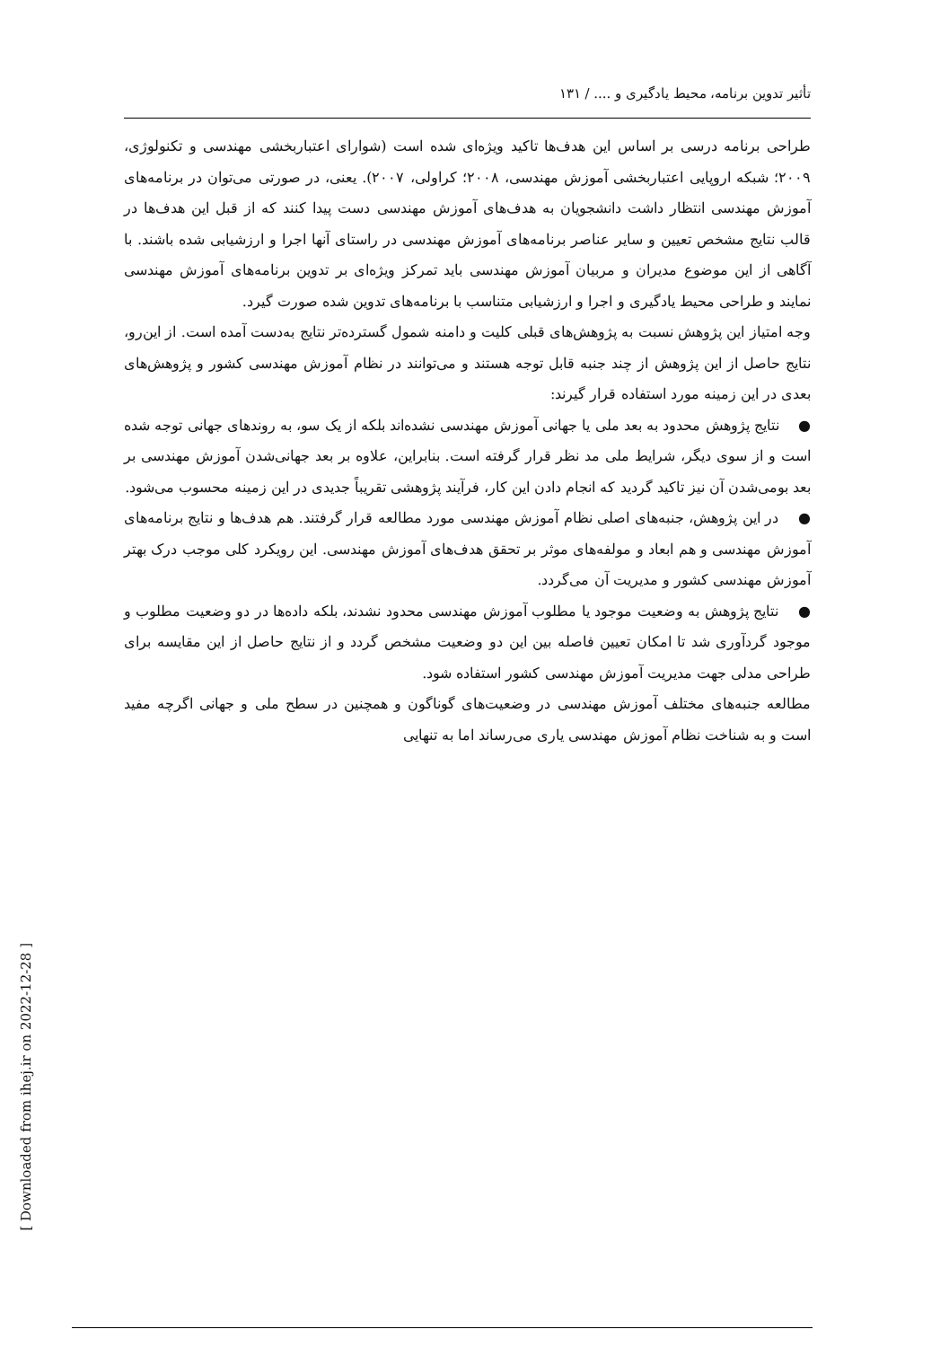تأثیر تدوین برنامه، محیط یادگیری و .... / ۱۳۱
طراحی برنامه درسی بر اساس این هدف‌ها تاکید ویژه‌ای شده است (شوارای اعتباربخشی مهندسی و تکنولوژی، ۲۰۰۹؛ شبکه اروپایی اعتباربخشی آموزش مهندسی، ۲۰۰۸؛ کراولی، ۲۰۰۷). یعنی، در صورتی می‌توان در برنامه‌های آموزش مهندسی انتظار داشت دانشجویان به هدف‌های آموزش مهندسی دست پیدا کنند که از قبل این هدف‌ها در قالب نتایج مشخص تعیین و سایر عناصر برنامه‌های آموزش مهندسی در راستای آنها اجرا و ارزشیابی شده باشند. با آگاهی از این موضوع مدیران و مربیان آموزش مهندسی باید تمرکز ویژه‌ای بر تدوین برنامه‌های آموزش مهندسی نمایند و طراحی محیط یادگیری و اجرا و ارزشیابی متناسب با برنامه‌های تدوین شده صورت گیرد.
وجه امتیاز این پژوهش نسبت به پژوهش‌های قبلی کلیت و دامنه شمول گسترده‌تر نتایج به‌دست آمده است. از این‌رو، نتایج حاصل از این پژوهش از چند جنبه قابل توجه هستند و می‌توانند در نظام آموزش مهندسی کشور و پژوهش‌های بعدی در این زمینه مورد استفاده قرار گیرند:
● نتایج پژوهش محدود به بعد ملی یا جهانی آموزش مهندسی نشده‌اند بلکه از یک سو، به روندهای جهانی توجه شده است و از سوی دیگر، شرایط ملی مد نظر قرار گرفته است. بنابراین، علاوه بر بعد جهانی‌شدن آموزش مهندسی بر بعد بومی‌شدن آن نیز تاکید گردید که انجام دادن این کار، فرآیند پژوهشی تقریباً جدیدی در این زمینه محسوب می‌شود.
● در این پژوهش، جنبه‌های اصلی نظام آموزش مهندسی مورد مطالعه قرار گرفتند. هم هدف‌ها و نتایج برنامه‌های آموزش مهندسی و هم ابعاد و مولفه‌های موثر بر تحقق هدف‌های آموزش مهندسی. این رویکرد کلی موجب درک بهتر آموزش مهندسی کشور و مدیریت آن می‌گردد.
● نتایج پژوهش به وضعیت موجود یا مطلوب آموزش مهندسی محدود نشدند، بلکه داده‌ها در دو وضعیت مطلوب و موجود گردآوری شد تا امکان تعیین فاصله بین این دو وضعیت مشخص گردد و از نتایج حاصل از این مقایسه برای طراحی مدلی جهت مدیریت آموزش مهندسی کشور استفاده شود.
مطالعه جنبه‌های مختلف آموزش مهندسی در وضعیت‌های گوناگون و همچنین در سطح ملی و جهانی اگرچه مفید است و به شناخت نظام آموزش مهندسی یاری می‌رساند اما به تنهایی
[ Downloaded from ihej.ir on 2022-12-28 ]